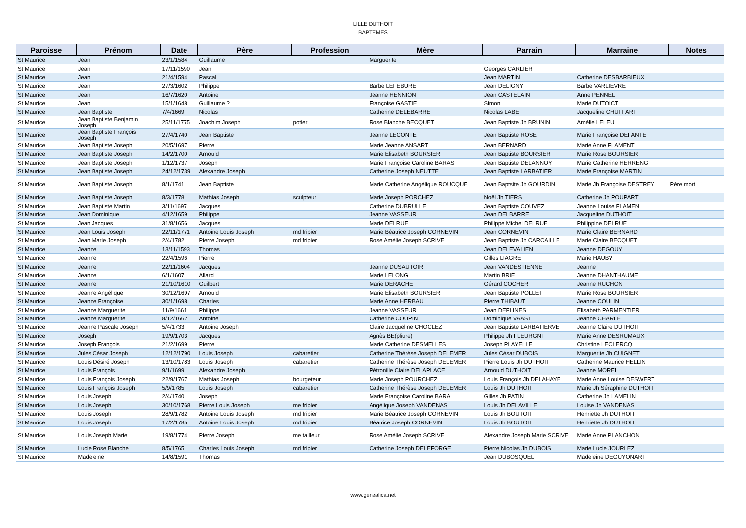LILLE DUTHOIT
BAPTEMES
| Paroisse | Prénom | Date | Père | Profession | Mère | Parrain | Marraine | Notes |
| --- | --- | --- | --- | --- | --- | --- | --- | --- |
| St Maurice | Jean | 23/1/1584 | Guillaume | | Marguerite | | | |
| St Maurice | Jean | 17/11/1590 | Jean | | | Georges CARLIER | | |
| St Maurice | Jean | 21/4/1594 | Pascal | | | Jean MARTIN | Catherine DESBARBIEUX | |
| St Maurice | Jean | 27/3/1602 | Philippe | | Barbe LEFEBURE | Jean DELIGNY | Barbe VARLIEVRE | |
| St Maurice | Jean | 16/7/1620 | Antoine | | Jeanne HENNION | Jean CASTELAIN | Anne PENNEL | |
| St Maurice | Jean | 15/1/1648 | Guillaume ? | | Françoise GASTIE | Simon | Marie DUTOICT | |
| St Maurice | Jean Baptiste | 7/4/1669 | Nicolas | | Catherine DELEBARRE | Nicolas LABE | Jacqueline CHUFFART | |
| St Maurice | Jean Baptiste Benjamin Joseph | 25/11/1775 | Joachim Joseph | potier | Rose Blanche BECQUET | Jean Baptiste Jh BRUNIN | Amélie LELEU | |
| St Maurice | Jean Baptiste François Joseph | 27/4/1740 | Jean Baptiste | | Jeanne LECONTE | Jean Baptiste ROSE | Marie Françoise DEFANTE | |
| St Maurice | Jean Baptiste Joseph | 20/5/1697 | Pierre | | Marie Jeanne ANSART | Jean BERNARD | Marie Anne FLAMENT | |
| St Maurice | Jean Baptiste Joseph | 14/2/1700 | Arnould | | Marie Elisabeth BOURSIER | Jean Baptiste BOURSIER | Marie Rose BOURSIER | |
| St Maurice | Jean Baptiste Joseph | 1/12/1737 | Joseph | | Marie Françoise Caroline BARAS | Jean Baptiste DELANNOY | Marie Catherine HERRENG | |
| St Maurice | Jean Baptiste Joseph | 24/12/1739 | Alexandre Joseph | | Catherine Joseph NEUTTE | Jean Baptiste LARBATIER | Marie Françoise MARTIN | |
| St Maurice | Jean Baptiste Joseph | 8/1/1741 | Jean Baptiste | | Marie Catherine Angélique ROUCQUE | Jean Baptsite Jh GOURDIN | Marie Jh Françoise DESTREY | Père mort |
| St Maurice | Jean Baptiste Joseph | 8/3/1778 | Mathias Joseph | sculpteur | Marie Joseph PORCHEZ | Noël Jh TIERS | Catherine Jh POUPART | |
| St Maurice | Jean Baptiste Martin | 3/11/1697 | Jacques | | Catherine DUBRULLE | Jean Baptiste COUVEZ | Jeanne Louise FLAMEN | |
| St Maurice | Jean Dominique | 4/12/1659 | Philippe | | Jeanne VASSEUR | Jean DELBARRE | Jacqueline DUTHOIT | |
| St Maurice | Jean Jacques | 31/8/1656 | Jacques | | Marie DELRUE | Philippe Michel DELRUE | Philippine DELRUE | |
| St Maurice | Jean Louis Joseph | 22/11/1771 | Antoine Louis Joseph | md fripier | Marie Béatrice Joseph CORNEVIN | Jean CORNEVIN | Marie Claire BERNARD | |
| St Maurice | Jean Marie Joseph | 2/4/1782 | Pierre Joseph | md fripier | Rose Amélie Joseph SCRIVE | Jean Baptiste Jh CARCAILLE | Marie Claire BECQUET | |
| St Maurice | Jeanne | 13/11/1593 | Thomas | | | Jean DELEVALIEN | Jeanne DEGOUY | |
| St Maurice | Jeanne | 22/4/1596 | Pierre | | | Gilles LIAGRE | Marie HAUB? | |
| St Maurice | Jeanne | 22/11/1604 | Jacques | | Jeanne DUSAUTOIR | Jean VANDESTIENNE | Jeanne | |
| St Maurice | Jeanne | 6/1/1607 | Allard | | Marie LELONG | Martin BRIE | Jeanne DHANTHAUME | |
| St Maurice | Jeanne | 21/10/1610 | Guilbert | | Marie DERACHE | Gérard COCHER | Jeanne RUCHON | |
| St Maurice | Jeanne Angélique | 30/12/1697 | Arnould | | Marie Elisabeth BOURSIER | Jean Baptiste POLLET | Marie Rose BOURSIER | |
| St Maurice | Jeanne Françoise | 30/1/1698 | Charles | | Marie Anne HERBAU | Pierre THIBAUT | Jeanne COULIN | |
| St Maurice | Jeanne Marguerite | 11/9/1661 | Philippe | | Jeanne VASSEUR | Jean DEFLINES | Elisabeth PARMENTIER | |
| St Maurice | Jeanne Marguerite | 8/12/1662 | Antoine | | Catherine COUPIN | Dominique VAAST | Jeanne CHARLE | |
| St Maurice | Jeanne Pascale Joseph | 5/4/1733 | Antoine Joseph | | Claire Jacqueline CHOCLEZ | Jean Baptiste LARBATIERVE | Jeanne Claire DUTHOIT | |
| St Maurice | Joseph | 19/9/1703 | Jacques | | Agnès BE(pliure) | Philippe Jh FLEURGNI | Marie Anne DESRUMAUX | |
| St Maurice | Joseph François | 21/2/1699 | Pierre | | Marie Catherine DESMELLES | Joseph PLAYELLE | Christine LECLERCQ | |
| St Maurice | Jules César Joseph | 12/12/1790 | Louis Joseph | cabaretier | Catherine Thérèse Joseph DELEMER | Jules César DUBOIS | Marguerite Jh CUIGNET | |
| St Maurice | Louis Désiré Joseph | 13/10/1783 | Louis Joseph | cabaretier | Catherine Thérèse Joseph DELEMER | Pierre Louis Jh DUTHOIT | Catherine Maurice HELLIN | |
| St Maurice | Louis François | 9/1/1699 | Alexandre Joseph | | Pétronille Claire DELAPLACE | Arnould DUTHOIT | Jeanne MOREL | |
| St Maurice | Louis François Joseph | 22/9/1767 | Mathias Joseph | bourgeteur | Marie Joseph POURCHEZ | Louis François Jh DELAHAYE | Marie Anne Louise DESWERT | |
| St Maurice | Louis François Joseph | 5/9/1785 | Louis Joseph | cabaretier | Catherine Thérèse Joseph DELEMER | Louis Jh DUTHOIT | Marie Jh Séraphine DUTHOIT | |
| St Maurice | Louis Joseph | 2/4/1740 | Joseph | | Marie Françoise Caroline BARA | Gilles Jh PATIN | Catherine Jh LAMELIN | |
| St Maurice | Louis Joseph | 30/10/1768 | Pierre Louis Joseph | me fripier | Angélique Joseph VANDENAS | Louis Jh DELAVILLE | Louise Jh VANDENAS | |
| St Maurice | Louis Joseph | 28/9/1782 | Antoine Louis Joseph | md fripier | Marie Béatrice Joseph CORNEVIN | Louis Jh BOUTOIT | Henriette Jh DUTHOIT | |
| St Maurice | Louis Joseph | 17/2/1785 | Antoine Louis Joseph | md fripier | Béatrice Joseph CORNEVIN | Louis Jh BOUTOIT | Henriette Jh DUTHOIT | |
| St Maurice | Louis Joseph Marie | 19/8/1774 | Pierre Joseph | me tailleur | Rose Amélie Joseph SCRIVE | Alexandre Joseph Marie SCRIVE | Marie Anne PLANCHON | |
| St Maurice | Lucie Rose Blanche | 8/5/1765 | Charles Louis Joseph | md fripier | Catherine Joseph DELEFORGE | Pierre Nicolas Jh DUBOIS | Marie Lucie JOURLEZ | |
| St Maurice | Madeleine | 14/8/1591 | Thomas | | | Jean DUBOSQUEL | Madeleine DEGUYONART | |
www.genealica.net